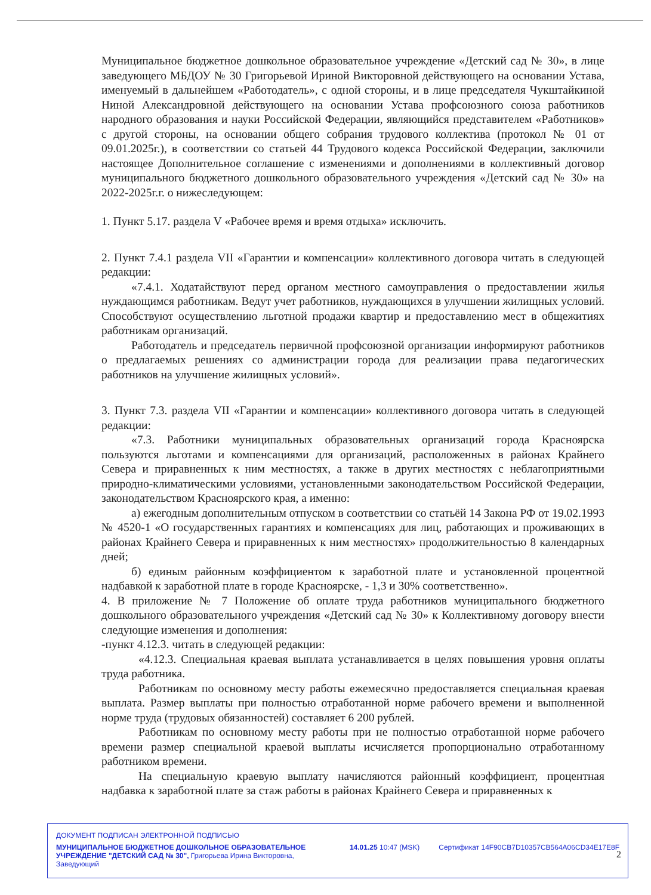Муниципальное бюджетное дошкольное образовательное учреждение «Детский сад № 30», в лице заведующего МБДОУ № 30 Григорьевой Ириной Викторовной действующего на основании Устава, именуемый в дальнейшем «Работодатель», с одной стороны, и в лице председателя Чукштайкиной Ниной Александровной действующего на основании Устава профсоюзного союза работников народного образования и науки Российской Федерации, являющийся представителем «Работников» с другой стороны, на основании общего собрания трудового коллектива (протокол № 01 от 09.01.2025г.), в соответствии со статьей 44 Трудового кодекса Российской Федерации, заключили настоящее Дополнительное соглашение с изменениями и дополнениями в коллективный договор муниципального бюджетного дошкольного образовательного учреждения «Детский сад № 30» на 2022-2025г.г. о нижеследующем:
1. Пункт 5.17. раздела V «Рабочее время и время отдыха» исключить.
2. Пункт 7.4.1 раздела VII «Гарантии и компенсации» коллективного договора читать в следующей редакции:
«7.4.1. Ходатайствуют перед органом местного самоуправления о предоставлении жилья нуждающимся работникам. Ведут учет работников, нуждающихся в улучшении жилищных условий. Способствуют осуществлению льготной продажи квартир и предоставлению мест в общежитиях работникам организаций.
Работодатель и председатель первичной профсоюзной организации информируют работников о предлагаемых решениях со администрации города для реализации права педагогических работников на улучшение жилищных условий».
3. Пункт 7.3. раздела VII «Гарантии и компенсации» коллективного договора читать в следующей редакции:
«7.3. Работники муниципальных образовательных организаций города Красноярска пользуются льготами и компенсациями для организаций, расположенных в районах Крайнего Севера и приравненных к ним местностях, а также в других местностях с неблагоприятными природно-климатическими условиями, установленными законодательством Российской Федерации, законодательством Красноярского края, а именно:
а) ежегодным дополнительным отпуском в соответствии со статьёй 14 Закона РФ от 19.02.1993 № 4520-1 «О государственных гарантиях и компенсациях для лиц, работающих и проживающих в районах Крайнего Севера и приравненных к ним местностях» продолжительностью 8 календарных дней;
б) единым районным коэффициентом к заработной плате и установленной процентной надбавкой к заработной плате в городе Красноярске, - 1,3 и 30% соответственно».
4. В приложение № 7 Положение об оплате труда работников муниципального бюджетного дошкольного образовательного учреждения «Детский сад № 30» к Коллективному договору внести следующие изменения и дополнения:
-пункт 4.12.3. читать в следующей редакции:
«4.12.3. Специальная краевая выплата устанавливается в целях повышения уровня оплаты труда работника.
Работникам по основному месту работы ежемесячно предоставляется специальная краевая выплата. Размер выплаты при полностью отработанной норме рабочего времени и выполненной норме труда (трудовых обязанностей) составляет 6 200 рублей.
Работникам по основному месту работы при не полностью отработанной норме рабочего времени размер специальной краевой выплаты исчисляется пропорционально отработанному работником времени.
На специальную краевую выплату начисляются районный коэффициент, процентная надбавка к заработной плате за стаж работы в районах Крайнего Севера и приравненных к
ДОКУМЕНТ ПОДПИСАН ЭЛЕКТРОННОЙ ПОДПИСЬЮ
МУНИЦИПАЛЬНОЕ БЮДЖЕТНОЕ ДОШКОЛЬНОЕ ОБРАЗОВАТЕЛЬНОЕ УЧРЕЖДЕНИЕ "ДЕТСКИЙ САД № 30", Григорьева Ирина Викторовна, Заведующий
14.01.25 10:47 (MSK) Сертификат 14F90CB7D10357CB564A06CD34E17E8F
2